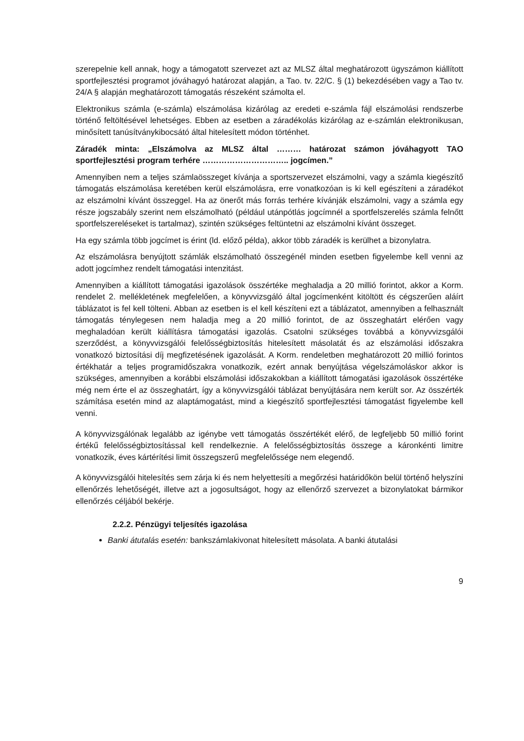szerepelnie kell annak, hogy a támogatott szervezet azt az MLSZ által meghatározott ügyszámon kiállított sportfejlesztési programot jóváhagyó határozat alapján, a Tao. tv. 22/C. § (1) bekezdésében vagy a Tao tv. 24/A § alapján meghatározott támogatás részeként számolta el.
Elektronikus számla (e-számla) elszámolása kizárólag az eredeti e-számla fájl elszámolási rendszerbe történő feltöltésével lehetséges. Ebben az esetben a záradékolás kizárólag az e-számlán elektronikusan, minősített tanúsítványkibocsátó által hitelesített módon történhet.
Záradék minta: „Elszámolva az MLSZ által ……… határozat számon jóváhagyott TAO sportfejlesztési program terhére ………………………….. jogcímen.”
Amennyiben nem a teljes számlaösszeget kívánja a sportszervezet elszámolni, vagy a számla kiegészítő támogatás elszámolása keretében kerül elszámolásra, erre vonatkozóan is ki kell egészíteni a záradékot az elszámolni kívánt összeggel. Ha az önerőt más forrás terhére kívánják elszámolni, vagy a számla egy része jogszabály szerint nem elszámolható (például utánpótlás jogcímnél a sportfelszerelés számla felnőtt sportfelszereléseket is tartalmaz), szintén szükséges feltüntetni az elszámolni kívánt összeget.
Ha egy számla több jogcímet is érint (ld. előző példa), akkor több záradék is kerülhet a bizonylatra.
Az elszámolásra benyújtott számlák elszámolható összegénél minden esetben figyelembe kell venni az adott jogcímhez rendelt támogatási intenzitást.
Amennyiben a kiállított támogatási igazolások összértéke meghaladja a 20 millió forintot, akkor a Korm. rendelet 2. mellékletének megfelelően, a könyvvizsgáló által jogcímenként kitöltött és cégszerűen aláírt táblázatot is fel kell tölteni. Abban az esetben is el kell készíteni ezt a táblázatot, amennyiben a felhasznált támogatás ténylegesen nem haladja meg a 20 millió forintot, de az összeghatárt elérően vagy meghaladóan került kiállításra támogatási igazolás. Csatolni szükséges továbbá a könyvvizsgálói szerződést, a könyvvizsgálói felelősségbiztosítás hitelesített másolatát és az elszámolási időszakra vonatkozó biztosítási díj megfizetésének igazolását. A Korm. rendeletben meghatározott 20 millió forintos értékhatár a teljes programidőszakra vonatkozik, ezért annak benyújtása végelszámoláskor akkor is szükséges, amennyiben a korábbi elszámolási időszakokban a kiállított támogatási igazolások összértéke még nem érte el az összeghatárt, így a könyvvizsgálói táblázat benyújtására nem került sor. Az összérték számítása esetén mind az alaptámogatást, mind a kiegészítő sportfejlesztési támogatást figyelembe kell venni.
A könyvvizsgálónak legalább az igénybe vett támogatás összértékét elérő, de legfeljebb 50 millió forint értékű felelősségbiztosítással kell rendelkeznie. A felelősségbiztosítás összege a káronkénti limitre vonatkozik, éves kártérítési limit összegszerű megfelelőssége nem elegendő.
A könyvvizsgálói hitelesítés sem zárja ki és nem helyettesíti a megőrzési határidőkön belül történő helyszíni ellenőrzés lehetőségét, illetve azt a jogosultságot, hogy az ellenőrző szervezet a bizonylatokat bármikor ellenőrzés céljából bekérje.
2.2.2. Pénzügyi teljesítés igazolása
Banki átutalás esetén: bankszámlakivonat hitelesített másolata. A banki átutalási
9